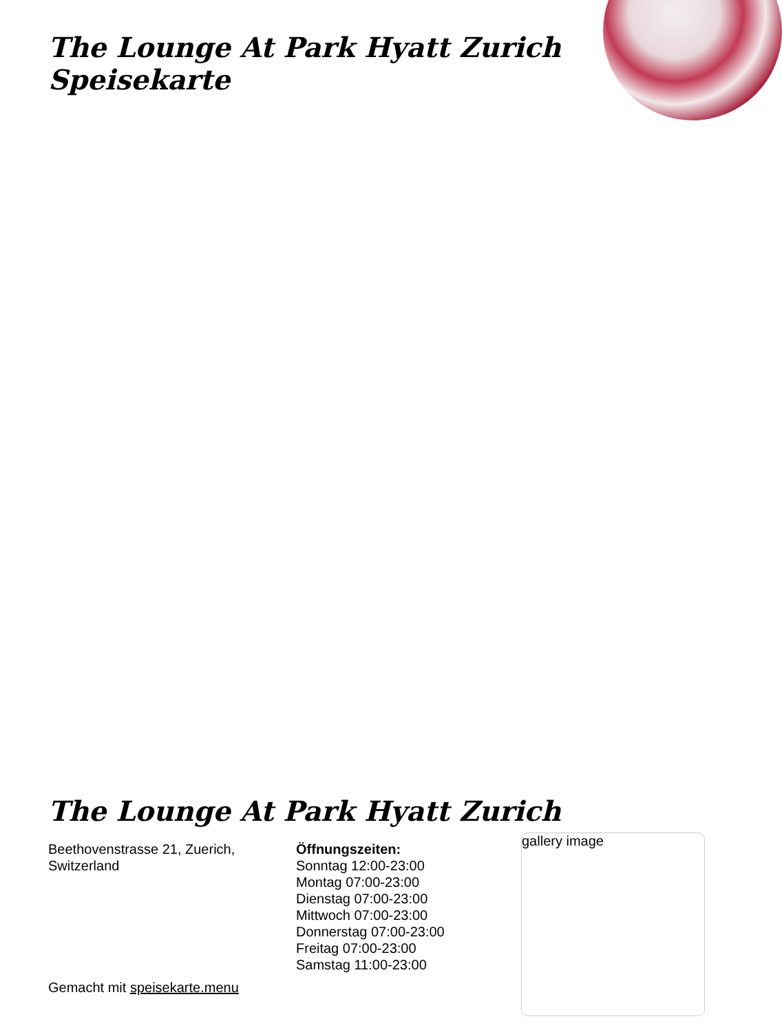The Lounge At Park Hyatt Zurich Speisekarte
The Lounge At Park Hyatt Zurich
Beethovenstrasse 21, Zuerich, Switzerland
Öffnungszeiten:
Sonntag 12:00-23:00
Montag 07:00-23:00
Dienstag 07:00-23:00
Mittwoch 07:00-23:00
Donnerstag 07:00-23:00
Freitag 07:00-23:00
Samstag 11:00-23:00
Gemacht mit speisekarte.menu
gallery image